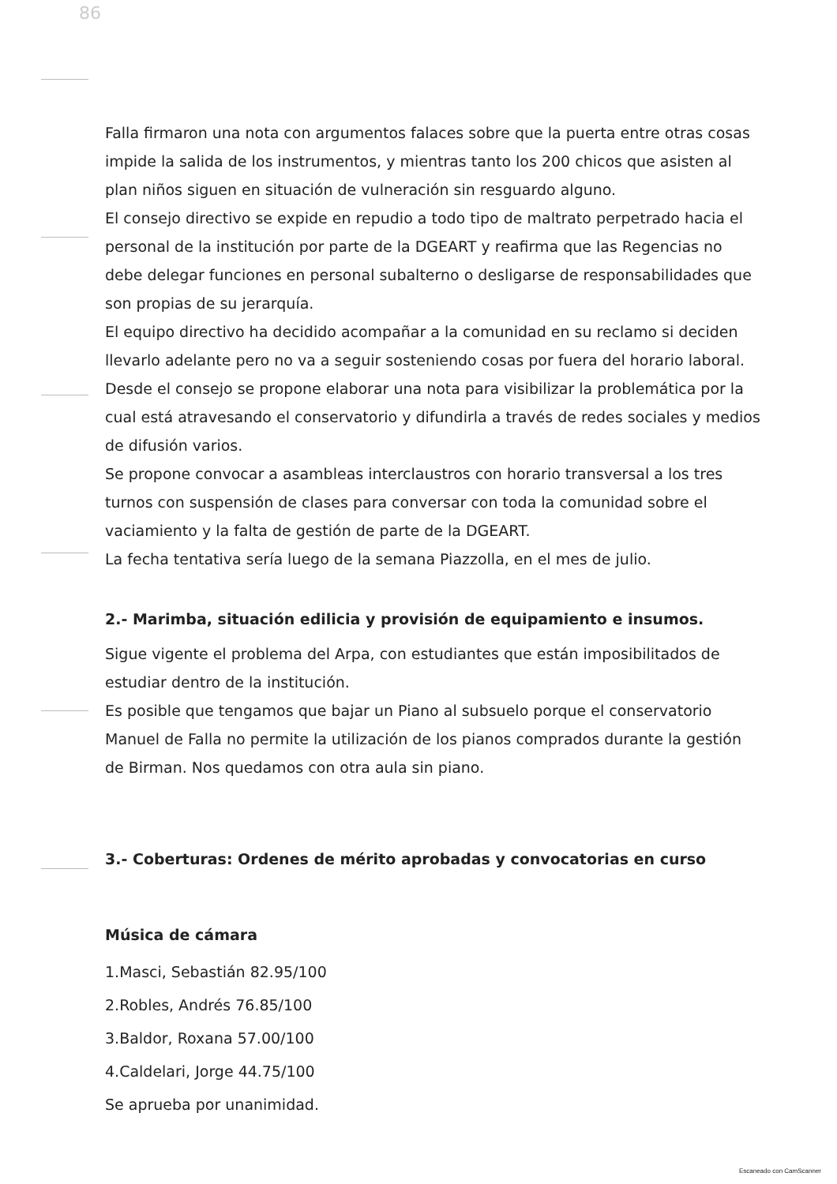86
Falla firmaron una nota con argumentos falaces sobre que la puerta entre otras cosas impide la salida de los instrumentos, y mientras tanto los 200 chicos que asisten al plan niños siguen en situación de vulneración sin resguardo alguno.
El consejo directivo se expide en repudio a todo tipo de maltrato perpetrado hacia el personal de la institución por parte de la DGEART y reafirma que las Regencias no debe delegar funciones en personal subalterno o desligarse de responsabilidades que son propias de su jerarquía.
El equipo directivo ha decidido acompañar a la comunidad en su reclamo si deciden llevarlo adelante pero no va a seguir sosteniendo cosas por fuera del horario laboral.
Desde el consejo se propone elaborar una nota para visibilizar la problemática por la cual está atravesando el conservatorio y difundirla a través de redes sociales y medios de difusión varios.
Se propone convocar a asambleas interclaustros con horario transversal a los tres turnos con suspensión de clases para conversar con toda la comunidad sobre el vaciamiento y la falta de gestión de parte de la DGEART.
La fecha tentativa sería luego de la semana Piazzolla, en el mes de julio.
2.- Marimba, situación edilicia y provisión de equipamiento e insumos.
Sigue vigente el problema del Arpa, con estudiantes que están imposibilitados de estudiar dentro de la institución.
Es posible que tengamos que bajar un Piano al subsuelo porque el conservatorio Manuel de Falla no permite la utilización de los pianos comprados durante la gestión de Birman. Nos quedamos con otra aula sin piano.
3.- Coberturas: Ordenes de mérito aprobadas y convocatorias en curso
Música de cámara
1.Masci, Sebastián 82.95/100
2.Robles, Andrés 76.85/100
3.Baldor, Roxana 57.00/100
4.Caldelari, Jorge 44.75/100
Se aprueba por unanimidad.
Escaneado con CamScanner